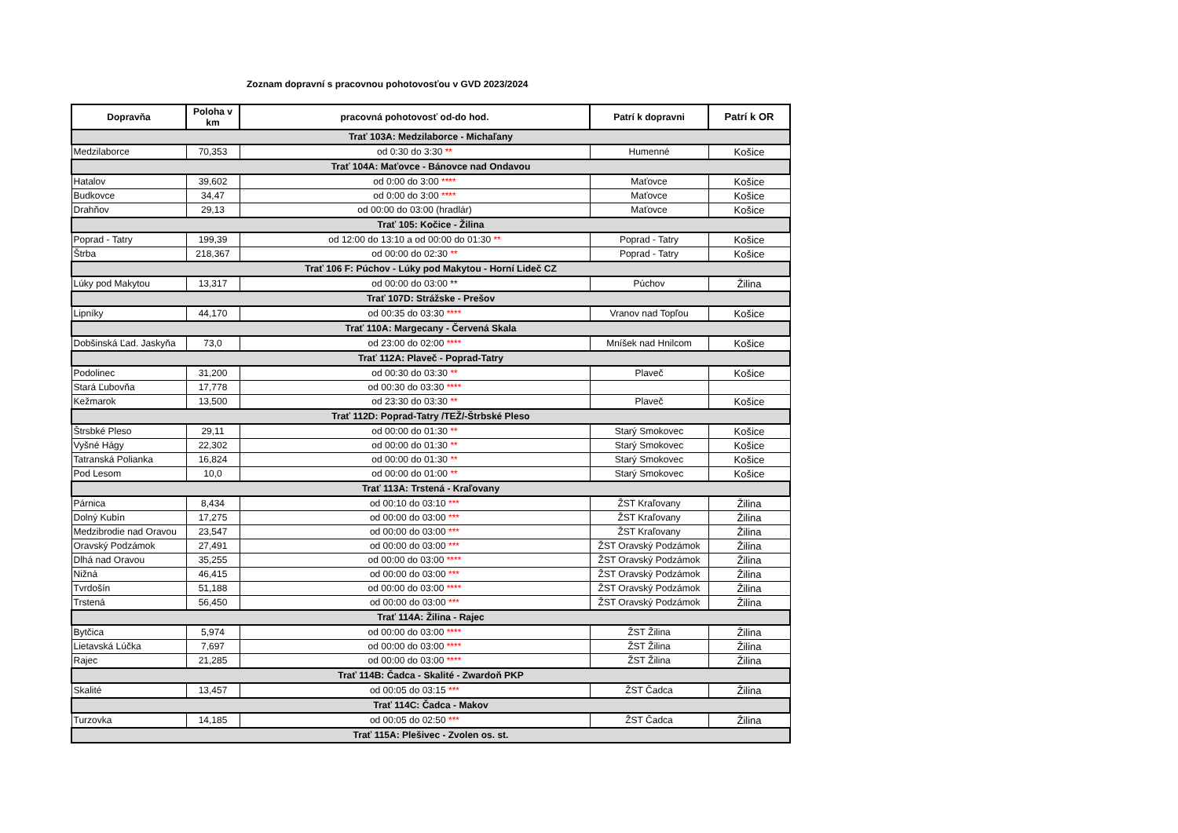Zoznam dopravní s pracovnou pohotovosťou v GVD 2023/2024
| Dopravňa | Poloha v km | pracovná pohotovosť od-do hod. | Patrí k dopravni | Patrí k OR |
| --- | --- | --- | --- | --- |
| Trať 103A: Medzilaborce - Michaľany | | | | |
| Medzilaborce | 70,353 | od 0:30 do 3:30 ** | Humenné | Košice |
| Trať 104A: Maťovce - Bánovce nad Ondavou | | | | |
| Hatalov | 39,602 | od 0:00 do 3:00 **** | Maťovce | Košice |
| Budkovce | 34,47 | od 0:00 do 3:00 **** | Maťovce | Košice |
| Drahňov | 29,13 | od 00:00 do 03:00 (hradlár) | Maťovce | Košice |
| Trať 105: Kočice - Žilina | | | | |
| Poprad - Tatry | 199,39 | od 12:00 do 13:10 a od 00:00 do 01:30 ** | Poprad - Tatry | Košice |
| Štrba | 218,367 | od 00:00 do 02:30 ** | Poprad - Tatry | Košice |
| Trať 106 F: Púchov - Lúky pod Makytou - Horní Lideč CZ | | | | |
| Lúky pod Makytou | 13,317 | od 00:00 do 03:00 ** | Púchov | Žilina |
| Trať 107D: Strážske - Prešov | | | | |
| Lipníky | 44,170 | od 00:35 do 03:30 **** | Vranov nad Topľou | Košice |
| Trať 110A: Margecany - Červená Skala | | | | |
| Dobšinská Ľad. Jaskyňa | 73,0 | od 23:00 do 02:00 **** | Mníšek nad Hnilcom | Košice |
| Trať 112A: Plaveč - Poprad-Tatry | | | | |
| Podolinec | 31,200 | od 00:30 do 03:30 ** | Plaveč | Košice |
| Stará Ľubovňa | 17,778 | od 00:30 do 03:30 **** | | |
| Kežmarok | 13,500 | od 23:30 do 03:30 ** | Plaveč | Košice |
| Trať 112D: Poprad-Tatry /TEŽ/-Štrbské Pleso | | | | |
| Štrsbké Pleso | 29,11 | od 00:00 do 01:30 ** | Starý Smokovec | Košice |
| Vyšné Hágy | 22,302 | od 00:00 do 01:30 ** | Starý Smokovec | Košice |
| Tatranská Polianka | 16,824 | od 00:00 do 01:30 ** | Starý Smokovec | Košice |
| Pod Lesom | 10,0 | od 00:00 do 01:00 ** | Starý Smokovec | Košice |
| Trať 113A: Trstená - Kraľovany | | | | |
| Párnica | 8,434 | od 00:10 do 03:10 *** | ŽST Kraľovany | Žilina |
| Dolný Kubín | 17,275 | od 00:00 do 03:00 *** | ŽST Kraľovany | Žilina |
| Medzibrodie nad Oravou | 23,547 | od 00:00 do 03:00 *** | ŽST Kraľovany | Žilina |
| Oravský Podzámok | 27,491 | od 00:00 do 03:00 *** | ŽST Oravský Podzámok | Žilina |
| Dlhá nad Oravou | 35,255 | od 00:00 do 03:00 **** | ŽST Oravský Podzámok | Žilina |
| Nižná | 46,415 | od 00:00 do 03:00 *** | ŽST Oravský Podzámok | Žilina |
| Tvrdošín | 51,188 | od 00:00 do 03:00 **** | ŽST Oravský Podzámok | Žilina |
| Trstená | 56,450 | od 00:00 do 03:00 *** | ŽST Oravský Podzámok | Žilina |
| Trať 114A: Žilina - Rajec | | | | |
| Bytčica | 5,974 | od 00:00 do 03:00 **** | ŽST Žilina | Žilina |
| Lietavská Lúčka | 7,697 | od 00:00 do 03:00 **** | ŽST Žilina | Žilina |
| Rajec | 21,285 | od 00:00 do 03:00 **** | ŽST Žilina | Žilina |
| Trať 114B: Čadca - Skalité - Zwardoň PKP | | | | |
| Skalité | 13,457 | od 00:05 do 03:15 *** | ŽST Čadca | Žilina |
| Trať 114C: Čadca - Makov | | | | |
| Turzovka | 14,185 | od 00:05 do 02:50 *** | ŽST Čadca | Žilina |
| Trať 115A: Plešivec - Zvolen os. st. | | | | |